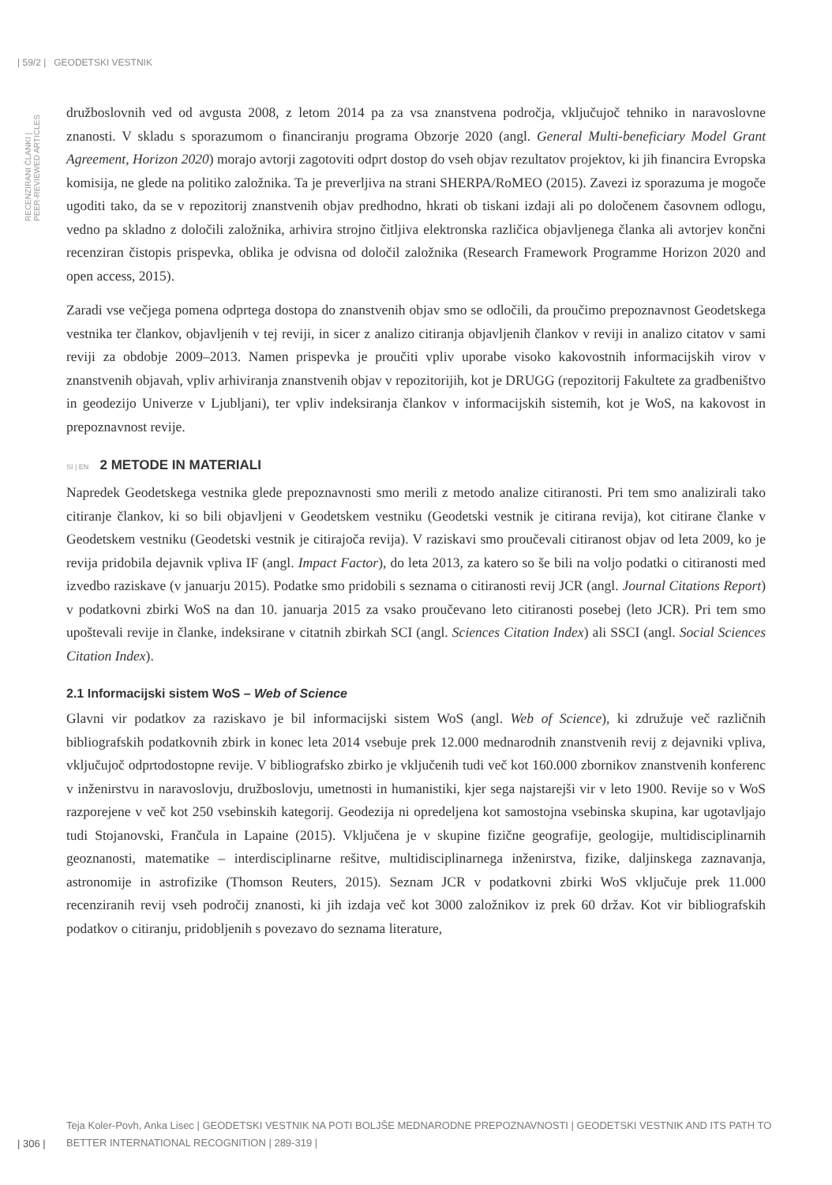| 59/2 | GEODETSKI VESTNIK
RECENZIRANI ČLANKI | PEER-REVIEWED ARTICLES
družboslovnih ved od avgusta 2008, z letom 2014 pa za vsa znanstvena področja, vključujoč tehniko in naravoslovne znanosti. V skladu s sporazumom o financiranju programa Obzorje 2020 (angl. General Multi-beneficiary Model Grant Agreement, Horizon 2020) morajo avtorji zagotoviti odprt dostop do vseh objav rezultatov projektov, ki jih financira Evropska komisija, ne glede na politiko založnika. Ta je preverljiva na strani SHERPA/RoMEO (2015). Zavezi iz sporazuma je mogoče ugoditi tako, da se v repozitorij znanstvenih objav predhodno, hkrati ob tiskani izdaji ali po določenem časovnem odlogu, vedno pa skladno z določili založnika, arhivira strojno čitljiva elektronska različica objavljenega članka ali avtorjev končni recenziran čistopis prispevka, oblika je odvisna od določil založnika (Research Framework Programme Horizon 2020 and open access, 2015).
Zaradi vse večjega pomena odprtega dostopa do znanstvenih objav smo se odločili, da proučimo prepoznavnost Geodetskega vestnika ter člankov, objavljenih v tej reviji, in sicer z analizo citiranja objavljenih člankov v reviji in analizo citatov v sami reviji za obdobje 2009–2013. Namen prispevka je proučiti vpliv uporabe visoko kakovostnih informacijskih virov v znanstvenih objavah, vpliv arhiviranja znanstvenih objav v repozitorijih, kot je DRUGG (repozitorij Fakultete za gradbeništvo in geodezijo Univerze v Ljubljani), ter vpliv indeksiranja člankov v informacijskih sistemih, kot je WoS, na kakovost in prepoznavnost revije.
SI | EN 2 METODE IN MATERIALI
Napredek Geodetskega vestnika glede prepoznavnosti smo merili z metodo analize citiranosti. Pri tem smo analizirali tako citiranje člankov, ki so bili objavljeni v Geodetskem vestniku (Geodetski vestnik je citirana revija), kot citirane članke v Geodetskem vestniku (Geodetski vestnik je citirajoča revija). V raziskavi smo proučevali citiranost objav od leta 2009, ko je revija pridobila dejavnik vpliva IF (angl. Impact Factor), do leta 2013, za katero so še bili na voljo podatki o citiranosti med izvedbo raziskave (v januarju 2015). Podatke smo pridobili s seznama o citiranosti revij JCR (angl. Journal Citations Report) v podatkovni zbirki WoS na dan 10. januarja 2015 za vsako proučevano leto citiranosti posebej (leto JCR). Pri tem smo upoštevali revije in članke, indeksirane v citatnih zbirkah SCI (angl. Sciences Citation Index) ali SSCI (angl. Social Sciences Citation Index).
2.1 Informacijski sistem WoS – Web of Science
Glavni vir podatkov za raziskavo je bil informacijski sistem WoS (angl. Web of Science), ki združuje več različnih bibliografskih podatkovnih zbirk in konec leta 2014 vsebuje prek 12.000 mednarodnih znanstvenih revij z dejavniki vpliva, vključujoč odprtodostopne revije. V bibliografsko zbirko je vključenih tudi več kot 160.000 zbornikov znanstvenih konferenc v inženirstvu in naravoslovju, družboslovju, umetnosti in humanistiki, kjer sega najstarejši vir v leto 1900. Revije so v WoS razporejene v več kot 250 vsebinskih kategorij. Geodezija ni opredeljena kot samostojna vsebinska skupina, kar ugotavljajo tudi Stojanovski, Frančula in Lapaine (2015). Vključena je v skupine fizične geografije, geologije, multidisciplinarnih geoznanosti, matematike – interdisciplinarne rešitve, multidisciplinarnega inženirstva, fizike, daljinskega zaznavanja, astronomije in astrofizike (Thomson Reuters, 2015). Seznam JCR v podatkovni zbirki WoS vključuje prek 11.000 recenziranih revij vseh področij znanosti, ki jih izdaja več kot 3000 založnikov iz prek 60 držav. Kot vir bibliografskih podatkov o citiranju, pridobljenih s povezavo do seznama literature,
| 306 |
Teja Koler-Povh, Anka Lisec | GEODETSKI VESTNIK NA POTI BOLJŠE MEDNARODNE PREPOZNAVNOSTI | GEODETSKI VESTNIK AND ITS PATH TO BETTER INTERNATIONAL RECOGNITION | 289-319 |